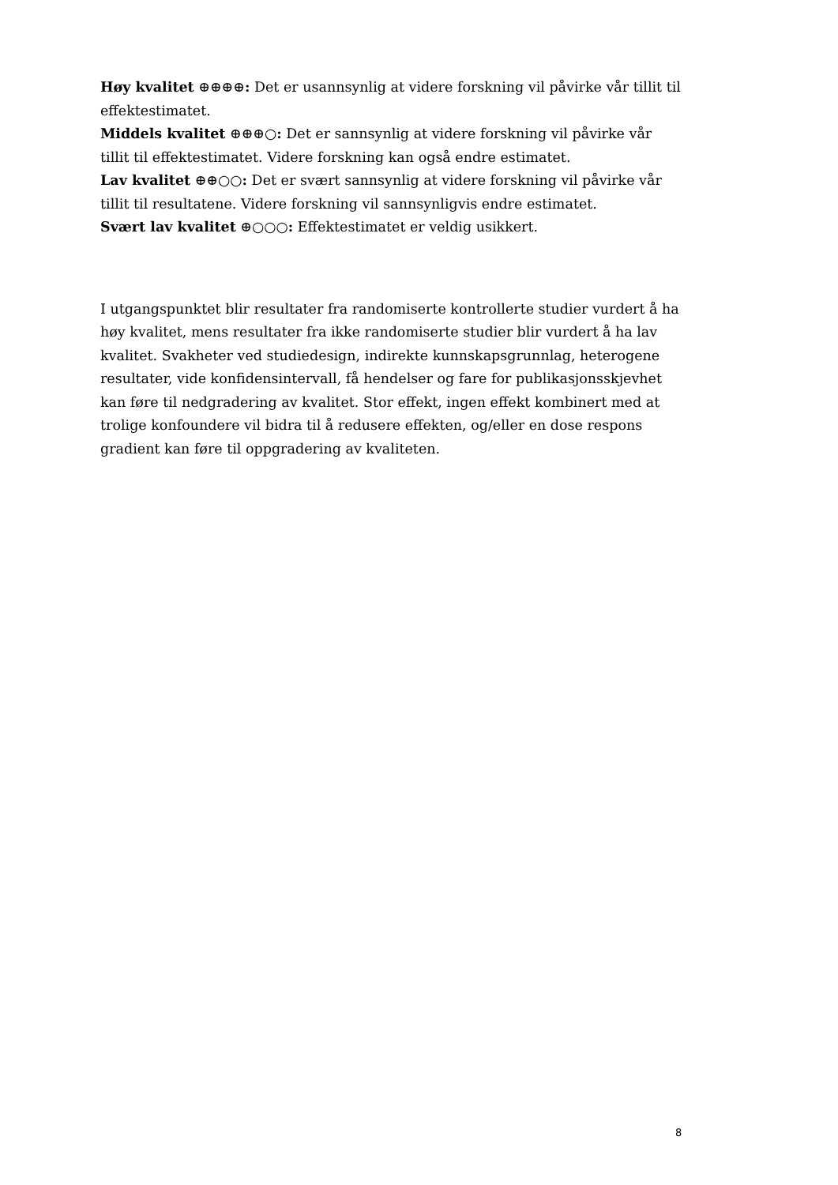Høy kvalitet ⊕⊕⊕⊕: Det er usannsynlig at videre forskning vil påvirke vår tillit til effektestimatet.
Middels kvalitet ⊕⊕⊕○: Det er sannsynlig at videre forskning vil påvirke vår tillit til effektestimatet. Videre forskning kan også endre estimatet.
Lav kvalitet ⊕⊕○○: Det er svært sannsynlig at videre forskning vil påvirke vår tillit til resultatene. Videre forskning vil sannsynligvis endre estimatet.
Svært lav kvalitet ⊕○○○: Effektestimatet er veldig usikkert.
I utgangspunktet blir resultater fra randomiserte kontrollerte studier vurdert å ha høy kvalitet, mens resultater fra ikke randomiserte studier blir vurdert å ha lav kvalitet. Svakheter ved studiedesign, indirekte kunnskapsgrunnlag, heterogene resultater, vide konfidensintervall, få hendelser og fare for publikasjonsskjevhet kan føre til nedgradering av kvalitet. Stor effekt, ingen effekt kombinert med at trolige konfoundere vil bidra til å redusere effekten, og/eller en dose respons gradient kan føre til oppgradering av kvaliteten.
8